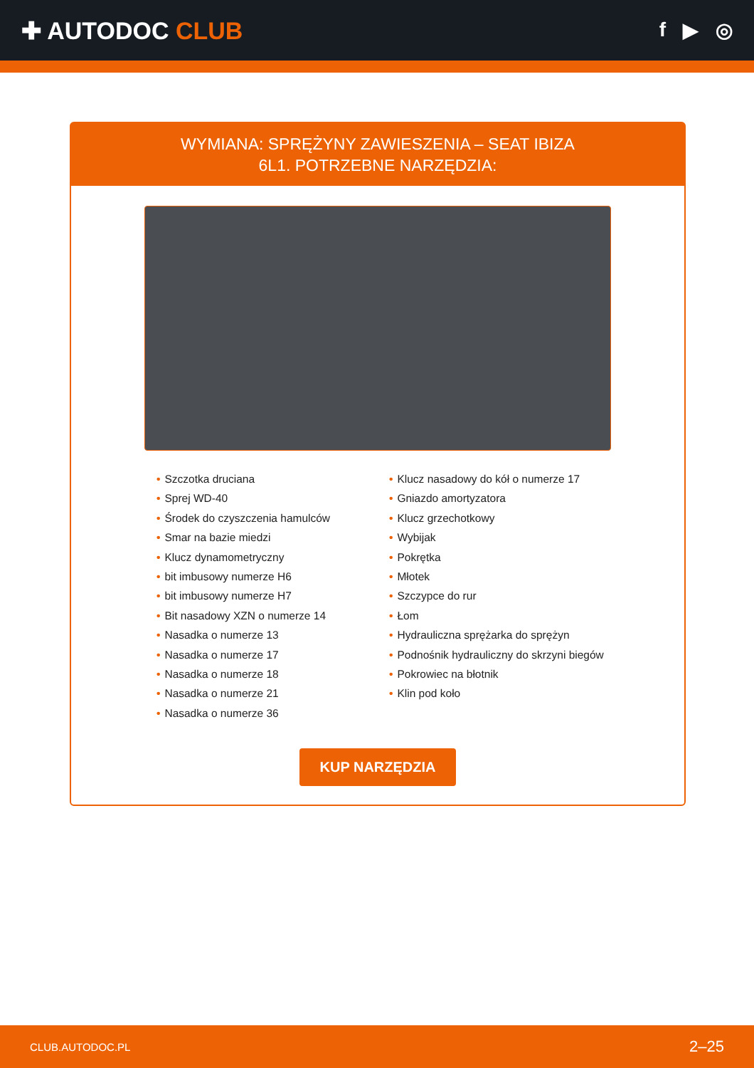✚ AUTODOC CLUB
f ▶ ◎
WYMIANA: SPRĘŻYNY ZAWIESZENIA – SEAT IBIZA
6L1. POTRZEBNE NARZĘDZIA:
• Szczotka druciana
• Sprej WD-40
• Środek do czyszczenia hamulców
• Smar na bazie miedzi
• Klucz dynamometryczny
• bit imbusowy numerze H6
• bit imbusowy numerze H7
• Bit nasadowy XZN o numerze 14
• Nasadka o numerze 13
• Nasadka o numerze 17
• Nasadka o numerze 18
• Nasadka o numerze 21
• Nasadka o numerze 36
• Klucz nasadowy do kół o numerze 17
• Gniazdo amortyzatora
• Klucz grzechotkowy
• Wybijak
• Pokrętka
• Młotek
• Szczypce do rur
• Łom
• Hydrauliczna sprężarka do sprężyn
• Podnośnik hydrauliczny do skrzyni biegów
• Pokrowiec na błotnik
• Klin pod koło
KUP NARZĘDZIA
CLUB.AUTODOC.PL 2–25